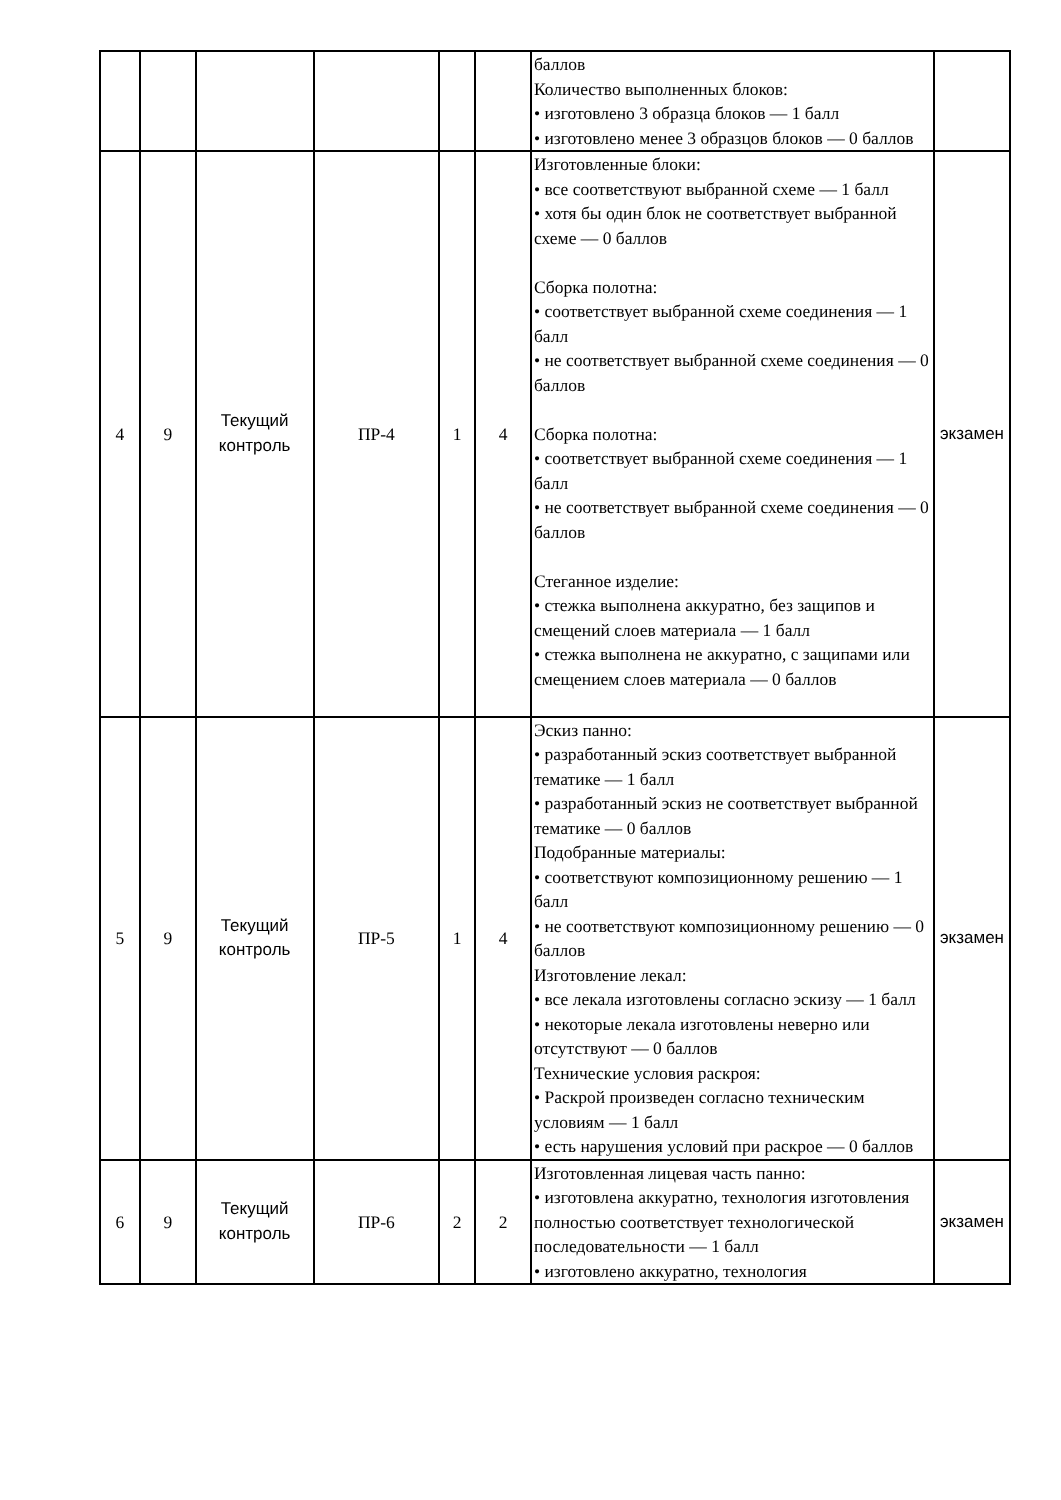| | | | | | | баллов Количество выполненных блоков: • изготовлено 3 образца блоков — 1 балл • изготовлено менее 3 образцов блоков — 0 баллов | |
| 4 | 9 | Текущий контроль | ПР-4 | 1 | 4 | Изготовленные блоки: • все соответствуют выбранной схеме — 1 балл • хотя бы один блок не соответствует выбранной схеме — 0 баллов Сборка полотна: • соответствует выбранной схеме соединения — 1 балл • не соответствует выбранной схеме соединения — 0 баллов Сборка полотна: • соответствует выбранной схеме соединения — 1 балл • не соответствует выбранной схеме соединения — 0 баллов Стеганное изделие: • стежка выполнена аккуратно, без защипов и смещений слоев материала — 1 балл • стежка выполнена не аккуратно, с защипами или смещением слоев материала — 0 баллов | экзамен |
| 5 | 9 | Текущий контроль | ПР-5 | 1 | 4 | Эскиз панно: • разработанный эскиз соответствует выбранной тематике — 1 балл • разработанный эскиз не соответствует выбранной тематике — 0 баллов Подобранные материалы: • соответствуют композиционному решению — 1 балл • не соответствуют композиционному решению — 0 баллов Изготовление лекал: • все лекала изготовлены согласно эскизу — 1 балл • некоторые лекала изготовлены неверно или отсутствуют — 0 баллов Технические условия раскроя: • Раскрой произведен согласно техническим условиям — 1 балл • есть нарушения условий при раскрое — 0 баллов | экзамен |
| 6 | 9 | Текущий контроль | ПР-6 | 2 | 2 | Изготовленная лицевая часть панно: • изготовлена аккуратно, технология изготовления полностью соответствует технологической последовательности — 1 балл • изготовлено аккуратно, технология | экзамен |